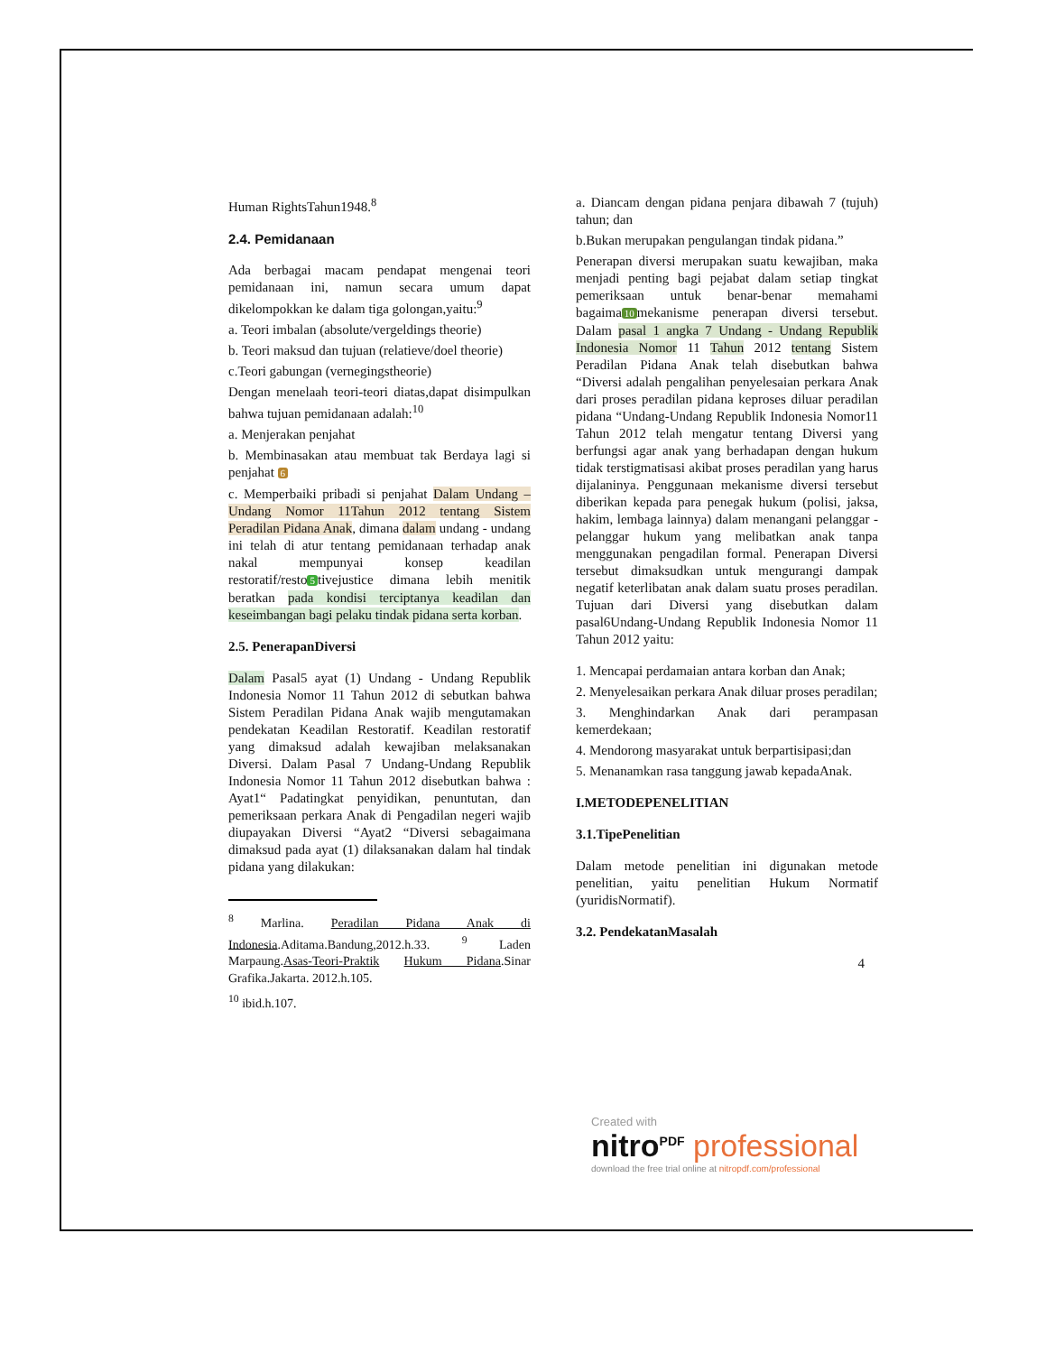Human RightsTahun1948.<sup>8</sup>
2.4. Pemidanaan
Ada berbagai macam pendapat mengenai teori pemidanaan ini, namun secara umum dapat dikelompokkan ke dalam tiga golongan,yaitu:<sup>9</sup>
a. Teori imbalan (absolute/vergeldings theorie)
b. Teori maksud dan tujuan (relatieve/doel theorie)
c.Teori gabungan (vernegingstheorie)
Dengan menelaah teori-teori diatas,dapat disimpulkan bahwa tujuan pemidanaan adalah:<sup>10</sup>
a. Menjerakan penjahat
b. Membinasakan atau membuat tak Berdaya lagi si penjahat 6
c. Memperbaiki pribadi si penjahat Dalam Undang – Undang Nomor 11Tahun 2012 tentang Sistem Peradilan Pidana Anak, dimana dalam undang - undang ini telah di atur tentang pemidanaan terhadap anak nakal mempunyai konsep keadilan restoratif/resto 5 tivejustice dimana lebih menitik beratkan pada kondisi terciptanya keadilan dan keseimbangan bagi pelaku tindak pidana serta korban.
2.5. PenerapanDiversi
Dalam Pasal5 ayat (1) Undang - Undang Republik Indonesia Nomor 11 Tahun 2012 di sebutkan bahwa Sistem Peradilan Pidana Anak wajib mengutamakan pendekatan Keadilan Restoratif. Keadilan restoratif yang dimaksud adalah kewajiban melaksanakan Diversi. Dalam Pasal 7 Undang-Undang Republik Indonesia Nomor 11 Tahun 2012 disebutkan bahwa : Ayat1“ Padatingkat penyidikan, penuntutan, dan pemeriksaan perkara Anak di Pengadilan negeri wajib diupayakan Diversi “Ayat2 “Diversi sebagaimana dimaksud pada ayat (1) dilaksanakan dalam hal tindak pidana yang dilakukan:
<sup>8</sup> Marlina. Peradilan Pidana Anak di Indonesia.Aditama.Bandung,2012.h.33. <sup>9</sup> Laden Marpaung.Asas-Teori-Praktik Hukum Pidana.Sinar Grafika.Jakarta. 2012.h.105.
<sup>10</sup> ibid.h.107.
a. Diancam dengan pidana penjara dibawah 7 (tujuh) tahun; dan
b.Bukan merupakan pengulangan tindak pidana.”
Penerapan diversi merupakan suatu kewajiban, maka menjadi penting bagi pejabat dalam setiap tingkat pemeriksaan untuk benar-benar memahami bagaima 10 mekanisme penerapan diversi tersebut. Dalam pasal 1 angka 7 Undang - Undang Republik Indonesia Nomor 11 Tahun 2012 tentang Sistem Peradilan Pidana Anak telah disebutkan bahwa “Diversi adalah pengalihan penyelesaian perkara Anak dari proses peradilan pidana keproses diluar peradilan pidana “Undang-Undang Republik Indonesia Nomor11 Tahun 2012 telah mengatur tentang Diversi yang berfungsi agar anak yang berhadapan dengan hukum tidak terstigmatisasi akibat proses peradilan yang harus dijalaninya. Penggunaan mekanisme diversi tersebut diberikan kepada para penegak hukum (polisi, jaksa, hakim, lembaga lainnya) dalam menangani pelanggar - pelanggar hukum yang melibatkan anak tanpa menggunakan pengadilan formal. Penerapan Diversi tersebut dimaksudkan untuk mengurangi dampak negatif keterlibatan anak dalam suatu proses peradilan. Tujuan dari Diversi yang disebutkan dalam pasal6Undang-Undang Republik Indonesia Nomor 11 Tahun 2012 yaitu:
1. Mencapai perdamaian antara korban dan Anak;
2. Menyelesaikan perkara Anak diluar proses peradilan;
3. Menghindarkan Anak dari perampasan kemerdekaan;
4. Mendorong masyarakat untuk berpartisipasi;dan
5. Menanamkan rasa tanggung jawab kepadaAnak.
I.METODEPENELITIAN
3.1.TipePenelitian
Dalam metode penelitian ini digunakan metode penelitian, yaitu penelitian Hukum Normatif (yuridisNormatif).
3.2. PendekatanMasalah
4
Created with
nitro<sup>PDF</sup> professional
download the free trial online at nitropdf.com/professional